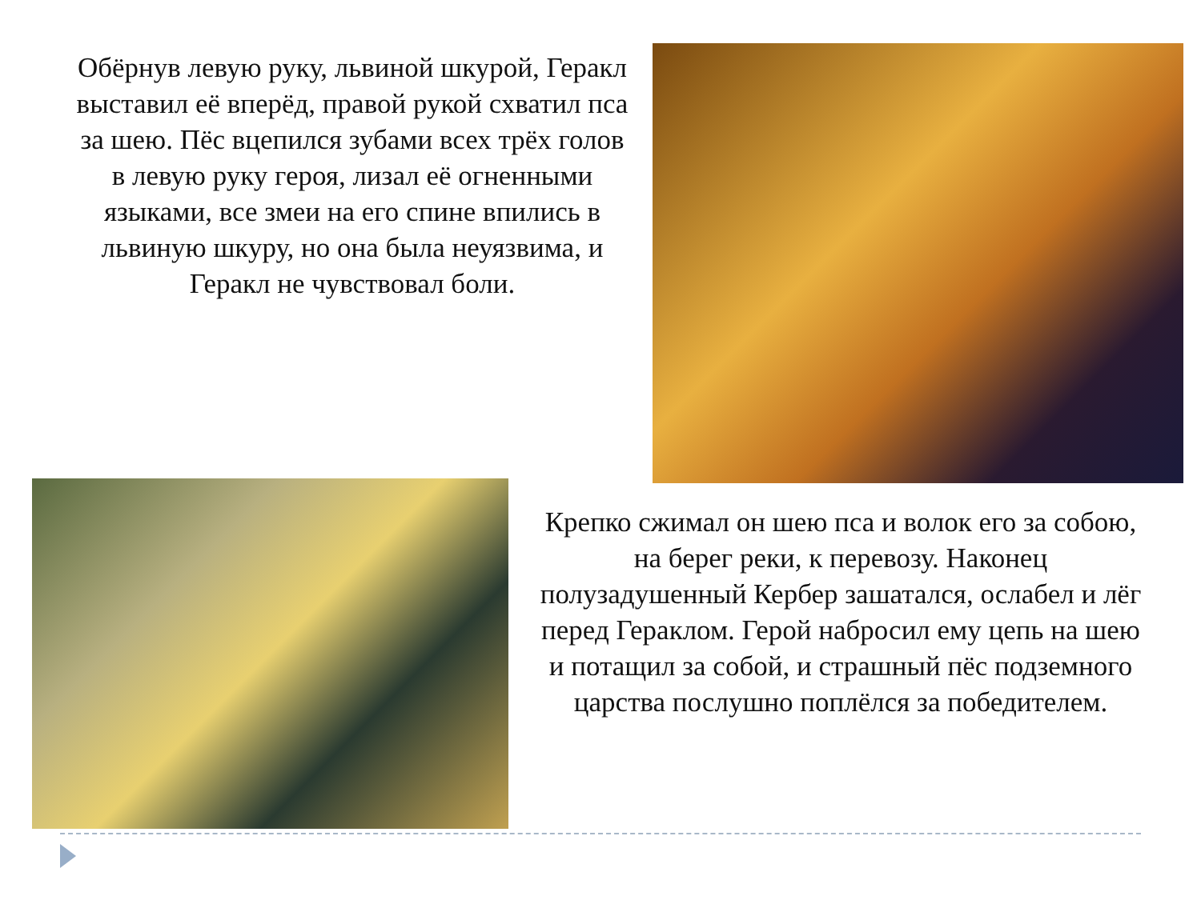Обёрнув левую руку, львиной шкурой, Геракл выставил её вперёд, правой рукой схватил пса за шею. Пёс вцепился зубами всех трёх голов в левую руку героя, лизал её огненными языками, все змеи на его спине впились в львиную шкуру, но она была неуязвима, и Геракл не чувствовал боли.
Крепко сжимал он шею пса и волок его за собою, на берег реки, к перевозу. Наконец полузадушенный Кербер зашатался, ослабел и лёг перед Гераклом. Герой набросил ему цепь на шею и потащил за собой, и страшный пёс подземного царства послушно поплёлся за победителем.